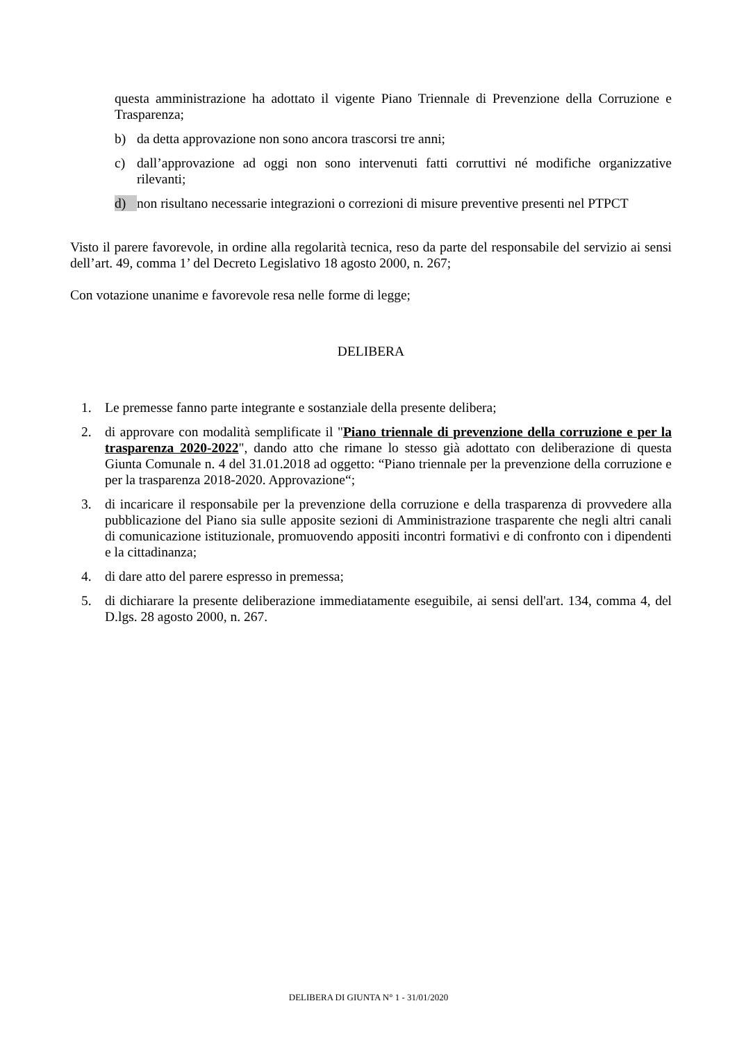questa amministrazione ha adottato il vigente Piano Triennale di Prevenzione della Corruzione e Trasparenza;
b) da detta approvazione non sono ancora trascorsi tre anni;
c) dall’approvazione ad oggi non sono intervenuti fatti corruttivi né modifiche organizzative rilevanti;
d) non risultano necessarie integrazioni o correzioni di misure preventive presenti nel PTPCT
Visto il parere favorevole, in ordine alla regolarità tecnica, reso da parte del responsabile del servizio ai sensi dell’art. 49, comma 1’ del Decreto Legislativo 18 agosto 2000, n. 267;
Con votazione unanime e favorevole resa nelle forme di legge;
DELIBERA
1. Le premesse fanno parte integrante e sostanziale della presente delibera;
2. di approvare con modalità semplificate il "Piano triennale di prevenzione della corruzione e per la trasparenza 2020-2022", dando atto che rimane lo stesso già adottato con deliberazione di questa Giunta Comunale n. 4 del 31.01.2018 ad oggetto: “Piano triennale per la prevenzione della corruzione e per la trasparenza 2018-2020. Approvazione“;
3. di incaricare il responsabile per la prevenzione della corruzione e della trasparenza di provvedere alla pubblicazione del Piano sia sulle apposite sezioni di Amministrazione trasparente che negli altri canali di comunicazione istituzionale, promuovendo appositi incontri formativi e di confronto con i dipendenti e la cittadinanza;
4. di dare atto del parere espresso in premessa;
5. di dichiarare la presente deliberazione immediatamente eseguibile, ai sensi dell'art. 134, comma 4, del D.lgs. 28 agosto 2000, n. 267.
DELIBERA DI GIUNTA N° 1 - 31/01/2020